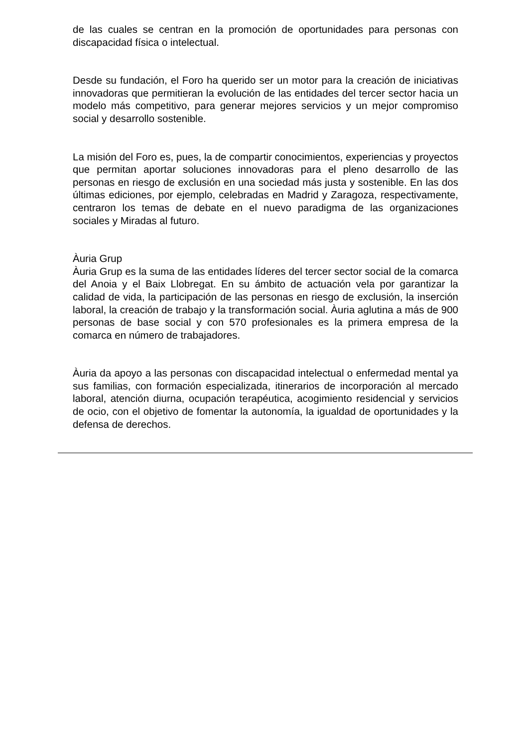de las cuales se centran en la promoción de oportunidades para personas con discapacidad física o intelectual.
Desde su fundación, el Foro ha querido ser un motor para la creación de iniciativas innovadoras que permitieran la evolución de las entidades del tercer sector hacia un modelo más competitivo, para generar mejores servicios y un mejor compromiso social y desarrollo sostenible.
La misión del Foro es, pues, la de compartir conocimientos, experiencias y proyectos que permitan aportar soluciones innovadoras para el pleno desarrollo de las personas en riesgo de exclusión en una sociedad más justa y sostenible. En las dos últimas ediciones, por ejemplo, celebradas en Madrid y Zaragoza, respectivamente, centraron los temas de debate en el nuevo paradigma de las organizaciones sociales y Miradas al futuro.
Àuria Grup
Àuria Grup es la suma de las entidades líderes del tercer sector social de la comarca del Anoia y el Baix Llobregat. En su ámbito de actuación vela por garantizar la calidad de vida, la participación de las personas en riesgo de exclusión, la inserción laboral, la creación de trabajo y la transformación social. Àuria aglutina a más de 900 personas de base social y con 570 profesionales es la primera empresa de la comarca en número de trabajadores.
Àuria da apoyo a las personas con discapacidad intelectual o enfermedad mental ya sus familias, con formación especializada, itinerarios de incorporación al mercado laboral, atención diurna, ocupación terapéutica, acogimiento residencial y servicios de ocio, con el objetivo de fomentar la autonomía, la igualdad de oportunidades y la defensa de derechos.